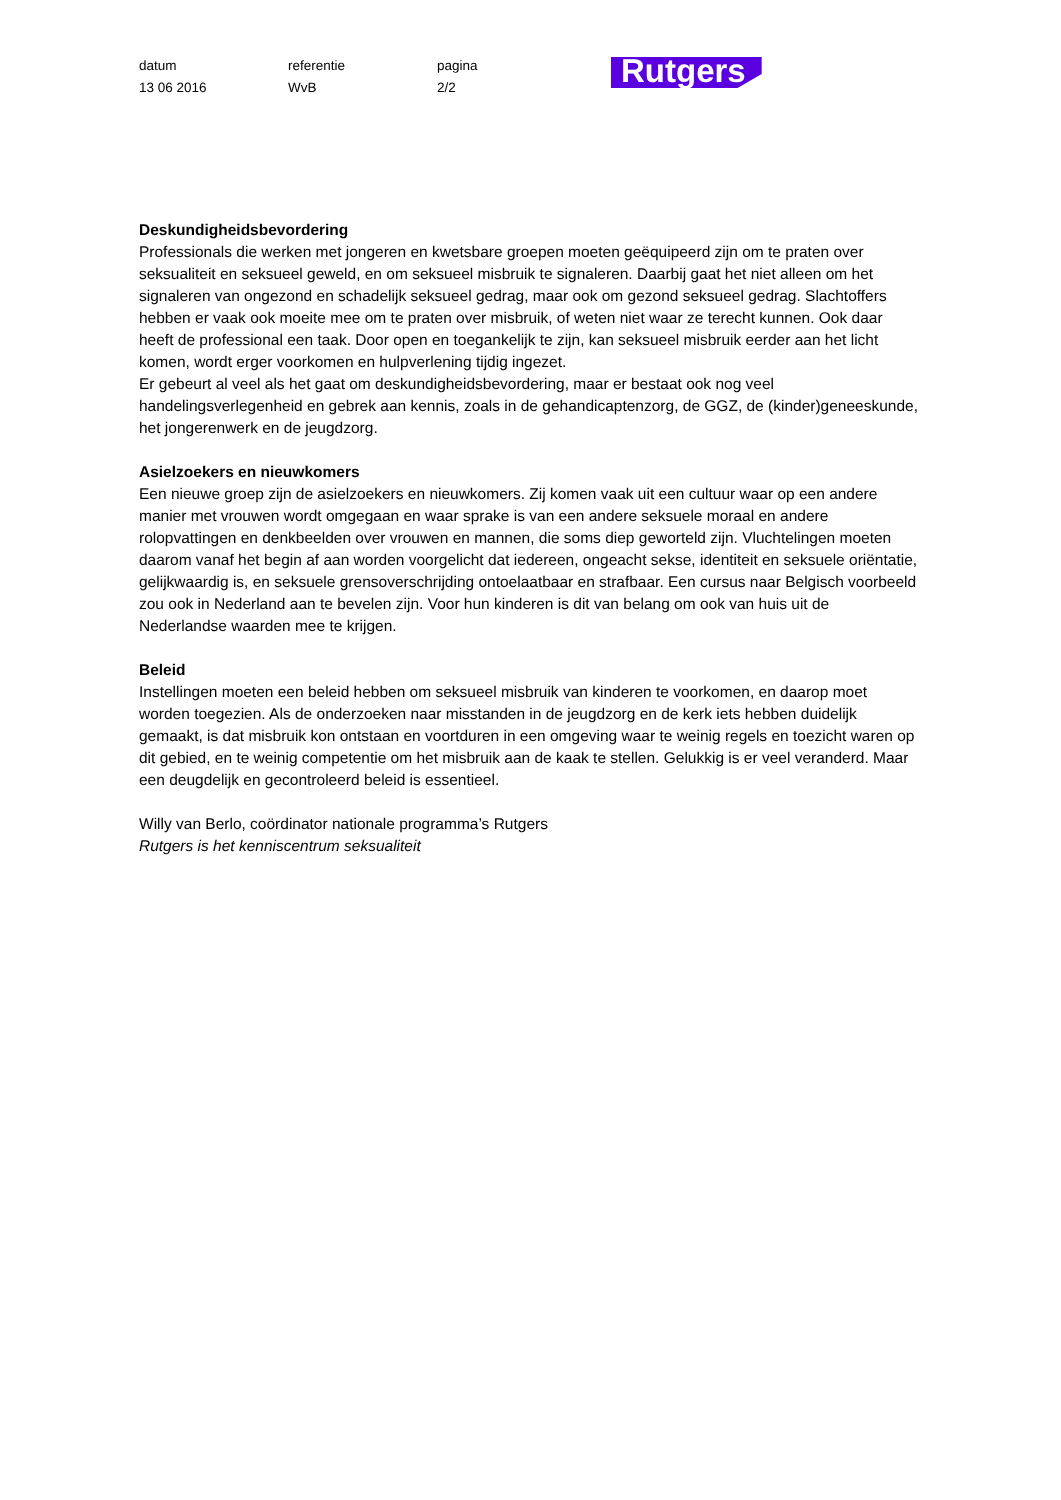datum
13 06 2016
referentie
WvB
pagina
2/2
Rutgers
Deskundigheidsbevordering
Professionals die werken met jongeren en kwetsbare groepen moeten geëquipeerd zijn om te praten over seksualiteit en seksueel geweld, en om seksueel misbruik te signaleren. Daarbij gaat het niet alleen om het signaleren van ongezond en schadelijk seksueel gedrag, maar ook om gezond seksueel gedrag. Slachtoffers hebben er vaak ook moeite mee om te praten over misbruik, of weten niet waar ze terecht kunnen. Ook daar heeft de professional een taak. Door open en toegankelijk te zijn, kan seksueel misbruik eerder aan het licht komen, wordt erger voorkomen en hulpverlening tijdig ingezet.
Er gebeurt al veel als het gaat om deskundigheidsbevordering, maar er bestaat ook nog veel handelingsverlegenheid en gebrek aan kennis, zoals in de gehandicaptenzorg, de GGZ, de (kinder)geneeskunde, het jongerenwerk en de jeugdzorg.
Asielzoekers en nieuwkomers
Een nieuwe groep zijn de asielzoekers en nieuwkomers. Zij komen vaak uit een cultuur waar op een andere manier met vrouwen wordt omgegaan en waar sprake is van een andere seksuele moraal en andere rolopvattingen en denkbeelden over vrouwen en mannen, die soms diep geworteld zijn. Vluchtelingen moeten daarom vanaf het begin af aan worden voorgelicht dat iedereen, ongeacht sekse, identiteit en seksuele oriëntatie, gelijkwaardig is, en seksuele grensoverschrijding ontoelaatbaar en strafbaar. Een cursus naar Belgisch voorbeeld zou ook in Nederland aan te bevelen zijn. Voor hun kinderen is dit van belang om ook van huis uit de Nederlandse waarden mee te krijgen.
Beleid
Instellingen moeten een beleid hebben om seksueel misbruik van kinderen te voorkomen, en daarop moet worden toegezien. Als de onderzoeken naar misstanden in de jeugdzorg en de kerk iets hebben duidelijk gemaakt, is dat misbruik kon ontstaan en voortduren in een omgeving waar te weinig regels en toezicht waren op dit gebied, en te weinig competentie om het misbruik aan de kaak te stellen. Gelukkig is er veel veranderd. Maar een deugdelijk en gecontroleerd beleid is essentieel.
Willy van Berlo, coördinator nationale programma’s Rutgers
Rutgers is het kenniscentrum seksualiteit